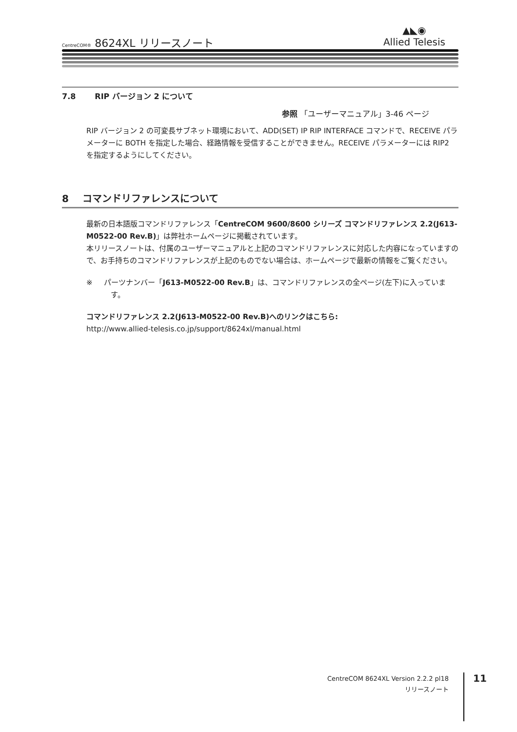CentreCOM® 8624XL リリースノート
▲◣◉
Allied Telesis
7.8 RIP バージョン 2 について
参照 「ユーザーマニュアル」3-46 ページ
RIP バージョン 2 の可変長サブネット環境において、ADD(SET) IP RIP INTERFACE コマンドで、RECEIVE パラメーターに BOTH を指定した場合、経路情報を受信することができません。RECEIVE パラメーターには RIP2 を指定するようにしてください。
8 コマンドリファレンスについて
最新の日本語版コマンドリファレンス「CentreCOM 9600/8600 シリーズ コマンドリファレンス 2.2(J613-M0522-00 Rev.B)」は弊社ホームページに掲載されています。
本リリースノートは、付属のユーザーマニュアルと上記のコマンドリファレンスに対応した内容になっていますので、お手持ちのコマンドリファレンスが上記のものでない場合は、ホームページで最新の情報をご覧ください。
※ パーツナンバー「J613-M0522-00 Rev.B」は、コマンドリファレンスの全ページ(左下)に入っています。
コマンドリファレンス 2.2(J613-M0522-00 Rev.B)へのリンクはこちら:
http://www.allied-telesis.co.jp/support/8624xl/manual.html
CentreCOM 8624XL Version 2.2.2 pl18
リリースノート
11